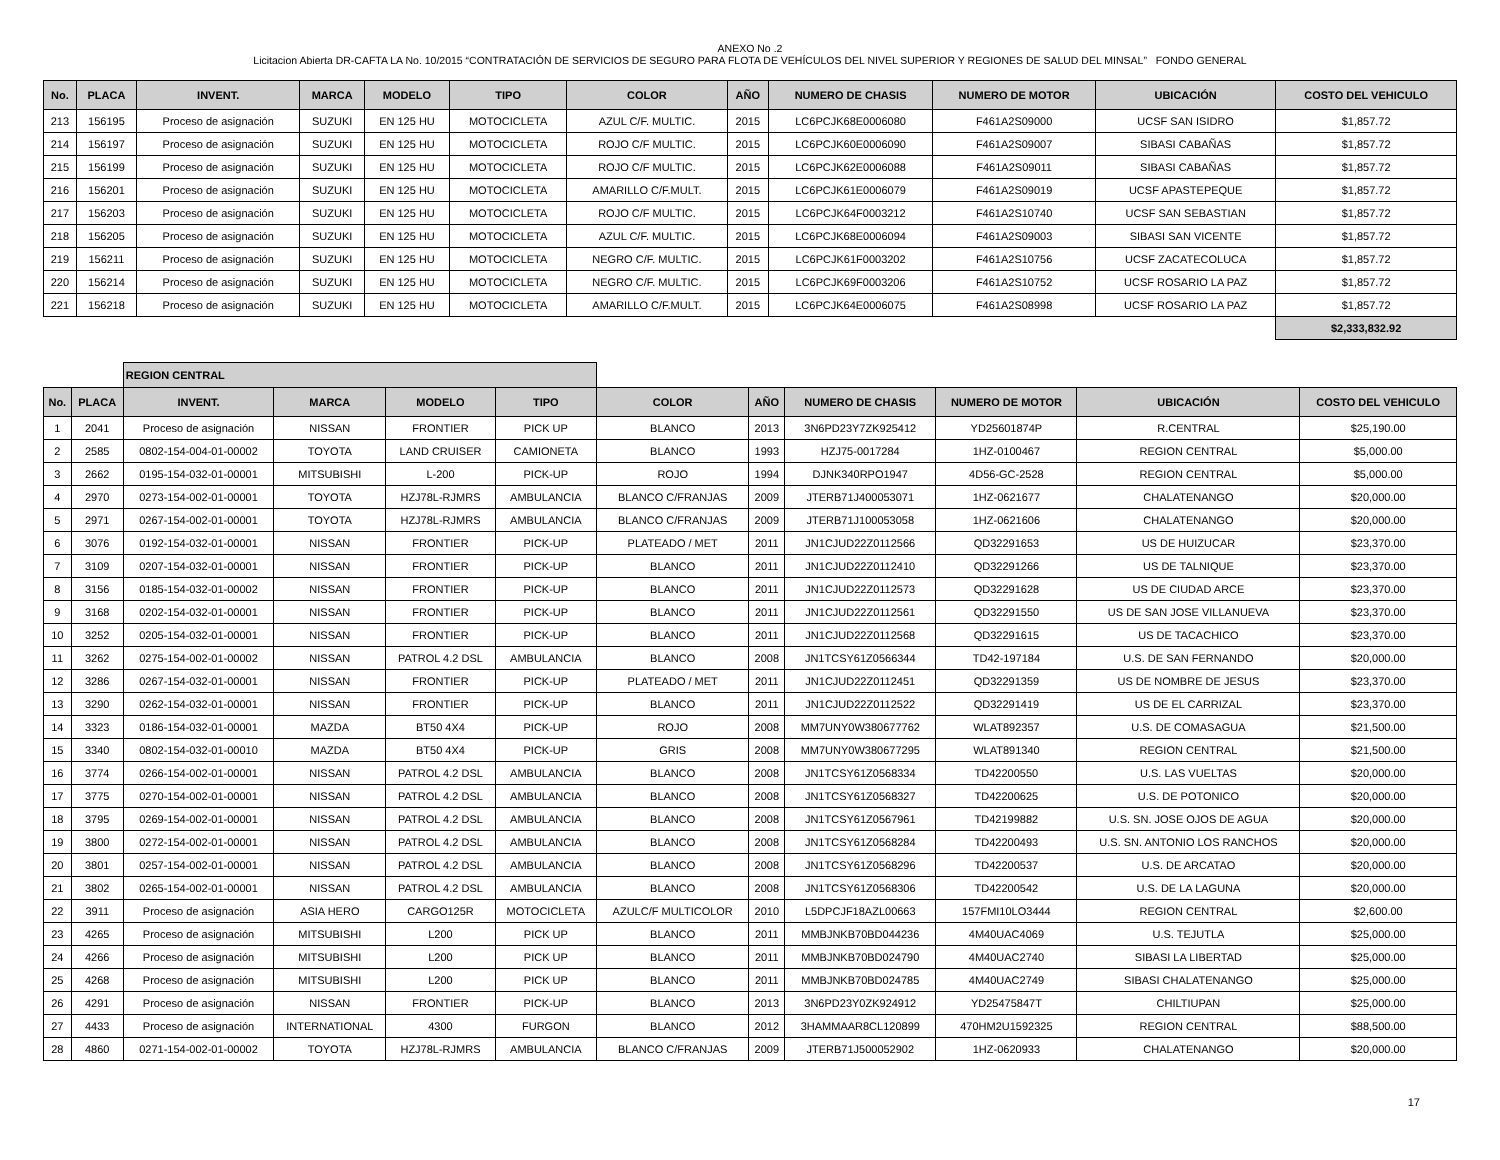ANEXO No .2
Licitacion Abierta DR-CAFTA LA No. 10/2015 “CONTRATACIÓN DE SERVICIOS DE SEGURO PARA FLOTA DE VEHÍCULOS DEL NIVEL SUPERIOR Y REGIONES DE SALUD DEL MINSAL” FONDO GENERAL
| No. | PLACA | INVENT. | MARCA | MODELO | TIPO | COLOR | AÑO | NUMERO DE CHASIS | NUMERO DE MOTOR | UBICACIÓN | COSTO DEL VEHICULO |
| --- | --- | --- | --- | --- | --- | --- | --- | --- | --- | --- | --- |
| 213 | 156195 | Proceso de asignación | SUZUKI | EN 125 HU | MOTOCICLETA | AZUL C/F. MULTIC. | 2015 | LC6PCJK68E0006080 | F461A2S09000 | UCSF SAN ISIDRO | $1,857.72 |
| 214 | 156197 | Proceso de asignación | SUZUKI | EN 125 HU | MOTOCICLETA | ROJO C/F MULTIC. | 2015 | LC6PCJK60E0006090 | F461A2S09007 | SIBASI CABAÑAS | $1,857.72 |
| 215 | 156199 | Proceso de asignación | SUZUKI | EN 125 HU | MOTOCICLETA | ROJO C/F MULTIC. | 2015 | LC6PCJK62E0006088 | F461A2S09011 | SIBASI CABAÑAS | $1,857.72 |
| 216 | 156201 | Proceso de asignación | SUZUKI | EN 125 HU | MOTOCICLETA | AMARILLO C/F.MULT. | 2015 | LC6PCJK61E0006079 | F461A2S09019 | UCSF APASTEPEQUE | $1,857.72 |
| 217 | 156203 | Proceso de asignación | SUZUKI | EN 125 HU | MOTOCICLETA | ROJO C/F MULTIC. | 2015 | LC6PCJK64F0003212 | F461A2S10740 | UCSF SAN SEBASTIAN | $1,857.72 |
| 218 | 156205 | Proceso de asignación | SUZUKI | EN 125 HU | MOTOCICLETA | AZUL C/F. MULTIC. | 2015 | LC6PCJK68E0006094 | F461A2S09003 | SIBASI SAN VICENTE | $1,857.72 |
| 219 | 156211 | Proceso de asignación | SUZUKI | EN 125 HU | MOTOCICLETA | NEGRO C/F. MULTIC. | 2015 | LC6PCJK61F0003202 | F461A2S10756 | UCSF ZACATECOLUCA | $1,857.72 |
| 220 | 156214 | Proceso de asignación | SUZUKI | EN 125 HU | MOTOCICLETA | NEGRO C/F. MULTIC. | 2015 | LC6PCJK69F0003206 | F461A2S10752 | UCSF ROSARIO LA PAZ | $1,857.72 |
| 221 | 156218 | Proceso de asignación | SUZUKI | EN 125 HU | MOTOCICLETA | AMARILLO C/F.MULT. | 2015 | LC6PCJK64E0006075 | F461A2S08998 | UCSF ROSARIO LA PAZ | $1,857.72 |
| | | | | | | | | | | | $2,333,832.92 |
| | | REGION CENTRAL | | | | | | | | | |
| No. | PLACA | INVENT. | MARCA | MODELO | TIPO | COLOR | AÑO | NUMERO DE CHASIS | NUMERO DE MOTOR | UBICACIÓN | COSTO DEL VEHICULO |
| 1 | 2041 | Proceso de asignación | NISSAN | FRONTIER | PICK UP | BLANCO | 2013 | 3N6PD23Y7ZK925412 | YD25601874P | R.CENTRAL | $25,190.00 |
| 2 | 2585 | 0802-154-004-01-00002 | TOYOTA | LAND CRUISER | CAMIONETA | BLANCO | 1993 | HZJ75-0017284 | 1HZ-0100467 | REGION CENTRAL | $5,000.00 |
| 3 | 2662 | 0195-154-032-01-00001 | MITSUBISHI | L-200 | PICK-UP | ROJO | 1994 | DJNK340RPO1947 | 4D56-GC-2528 | REGION CENTRAL | $5,000.00 |
| 4 | 2970 | 0273-154-002-01-00001 | TOYOTA | HZJ78L-RJMRS | AMBULANCIA | BLANCO C/FRANJAS | 2009 | JTERB71J400053071 | 1HZ-0621677 | CHALATENANGO | $20,000.00 |
| 5 | 2971 | 0267-154-002-01-00001 | TOYOTA | HZJ78L-RJMRS | AMBULANCIA | BLANCO C/FRANJAS | 2009 | JTERB71J100053058 | 1HZ-0621606 | CHALATENANGO | $20,000.00 |
| 6 | 3076 | 0192-154-032-01-00001 | NISSAN | FRONTIER | PICK-UP | PLATEADO / MET | 2011 | JN1CJUD22Z0112566 | QD32291653 | US DE HUIZUCAR | $23,370.00 |
| 7 | 3109 | 0207-154-032-01-00001 | NISSAN | FRONTIER | PICK-UP | BLANCO | 2011 | JN1CJUD22Z0112410 | QD32291266 | US DE TALNIQUE | $23,370.00 |
| 8 | 3156 | 0185-154-032-01-00002 | NISSAN | FRONTIER | PICK-UP | BLANCO | 2011 | JN1CJUD22Z0112573 | QD32291628 | US DE CIUDAD ARCE | $23,370.00 |
| 9 | 3168 | 0202-154-032-01-00001 | NISSAN | FRONTIER | PICK-UP | BLANCO | 2011 | JN1CJUD22Z0112561 | QD32291550 | US DE SAN JOSE VILLANUEVA | $23,370.00 |
| 10 | 3252 | 0205-154-032-01-00001 | NISSAN | FRONTIER | PICK-UP | BLANCO | 2011 | JN1CJUD22Z0112568 | QD32291615 | US DE TACACHICO | $23,370.00 |
| 11 | 3262 | 0275-154-002-01-00002 | NISSAN | PATROL 4.2 DSL | AMBULANCIA | BLANCO | 2008 | JN1TCSY61Z0566344 | TD42-197184 | U.S. DE SAN FERNANDO | $20,000.00 |
| 12 | 3286 | 0267-154-032-01-00001 | NISSAN | FRONTIER | PICK-UP | PLATEADO / MET | 2011 | JN1CJUD22Z0112451 | QD32291359 | US DE NOMBRE DE JESUS | $23,370.00 |
| 13 | 3290 | 0262-154-032-01-00001 | NISSAN | FRONTIER | PICK-UP | BLANCO | 2011 | JN1CJUD22Z0112522 | QD32291419 | US DE EL CARRIZAL | $23,370.00 |
| 14 | 3323 | 0186-154-032-01-00001 | MAZDA | BT50 4X4 | PICK-UP | ROJO | 2008 | MM7UNY0W380677762 | WLAT892357 | U.S. DE COMASAGUA | $21,500.00 |
| 15 | 3340 | 0802-154-032-01-00010 | MAZDA | BT50 4X4 | PICK-UP | GRIS | 2008 | MM7UNY0W380677295 | WLAT891340 | REGION CENTRAL | $21,500.00 |
| 16 | 3774 | 0266-154-002-01-00001 | NISSAN | PATROL 4.2 DSL | AMBULANCIA | BLANCO | 2008 | JN1TCSY61Z0568334 | TD42200550 | U.S. LAS VUELTAS | $20,000.00 |
| 17 | 3775 | 0270-154-002-01-00001 | NISSAN | PATROL 4.2 DSL | AMBULANCIA | BLANCO | 2008 | JN1TCSY61Z0568327 | TD42200625 | U.S. DE POTONICO | $20,000.00 |
| 18 | 3795 | 0269-154-002-01-00001 | NISSAN | PATROL 4.2 DSL | AMBULANCIA | BLANCO | 2008 | JN1TCSY61Z0567961 | TD42199882 | U.S. SN. JOSE OJOS DE AGUA | $20,000.00 |
| 19 | 3800 | 0272-154-002-01-00001 | NISSAN | PATROL 4.2 DSL | AMBULANCIA | BLANCO | 2008 | JN1TCSY61Z0568284 | TD42200493 | U.S. SN. ANTONIO LOS RANCHOS | $20,000.00 |
| 20 | 3801 | 0257-154-002-01-00001 | NISSAN | PATROL 4.2 DSL | AMBULANCIA | BLANCO | 2008 | JN1TCSY61Z0568296 | TD42200537 | U.S. DE ARCATAO | $20,000.00 |
| 21 | 3802 | 0265-154-002-01-00001 | NISSAN | PATROL 4.2 DSL | AMBULANCIA | BLANCO | 2008 | JN1TCSY61Z0568306 | TD42200542 | U.S. DE LA LAGUNA | $20,000.00 |
| 22 | 3911 | Proceso de asignación | ASIA HERO | CARGO125R | MOTOCICLETA | AZULC/F MULTICOLOR | 2010 | L5DPCJF18AZL00663 | 157FMI10LO3444 | REGION CENTRAL | $2,600.00 |
| 23 | 4265 | Proceso de asignación | MITSUBISHI | L200 | PICK UP | BLANCO | 2011 | MMBJNKB70BD044236 | 4M40UAC4069 | U.S. TEJUTLA | $25,000.00 |
| 24 | 4266 | Proceso de asignación | MITSUBISHI | L200 | PICK UP | BLANCO | 2011 | MMBJNKB70BD024790 | 4M40UAC2740 | SIBASI LA LIBERTAD | $25,000.00 |
| 25 | 4268 | Proceso de asignación | MITSUBISHI | L200 | PICK UP | BLANCO | 2011 | MMBJNKB70BD024785 | 4M40UAC2749 | SIBASI CHALATENANGO | $25,000.00 |
| 26 | 4291 | Proceso de asignación | NISSAN | FRONTIER | PICK-UP | BLANCO | 2013 | 3N6PD23Y0ZK924912 | YD25475847T | CHILTIUPAN | $25,000.00 |
| 27 | 4433 | Proceso de asignación | INTERNATIONAL | 4300 | FURGON | BLANCO | 2012 | 3HAMMAAR8CL120899 | 470HM2U1592325 | REGION CENTRAL | $88,500.00 |
| 28 | 4860 | 0271-154-002-01-00002 | TOYOTA | HZJ78L-RJMRS | AMBULANCIA | BLANCO C/FRANJAS | 2009 | JTERB71J500052902 | 1HZ-0620933 | CHALATENANGO | $20,000.00 |
17